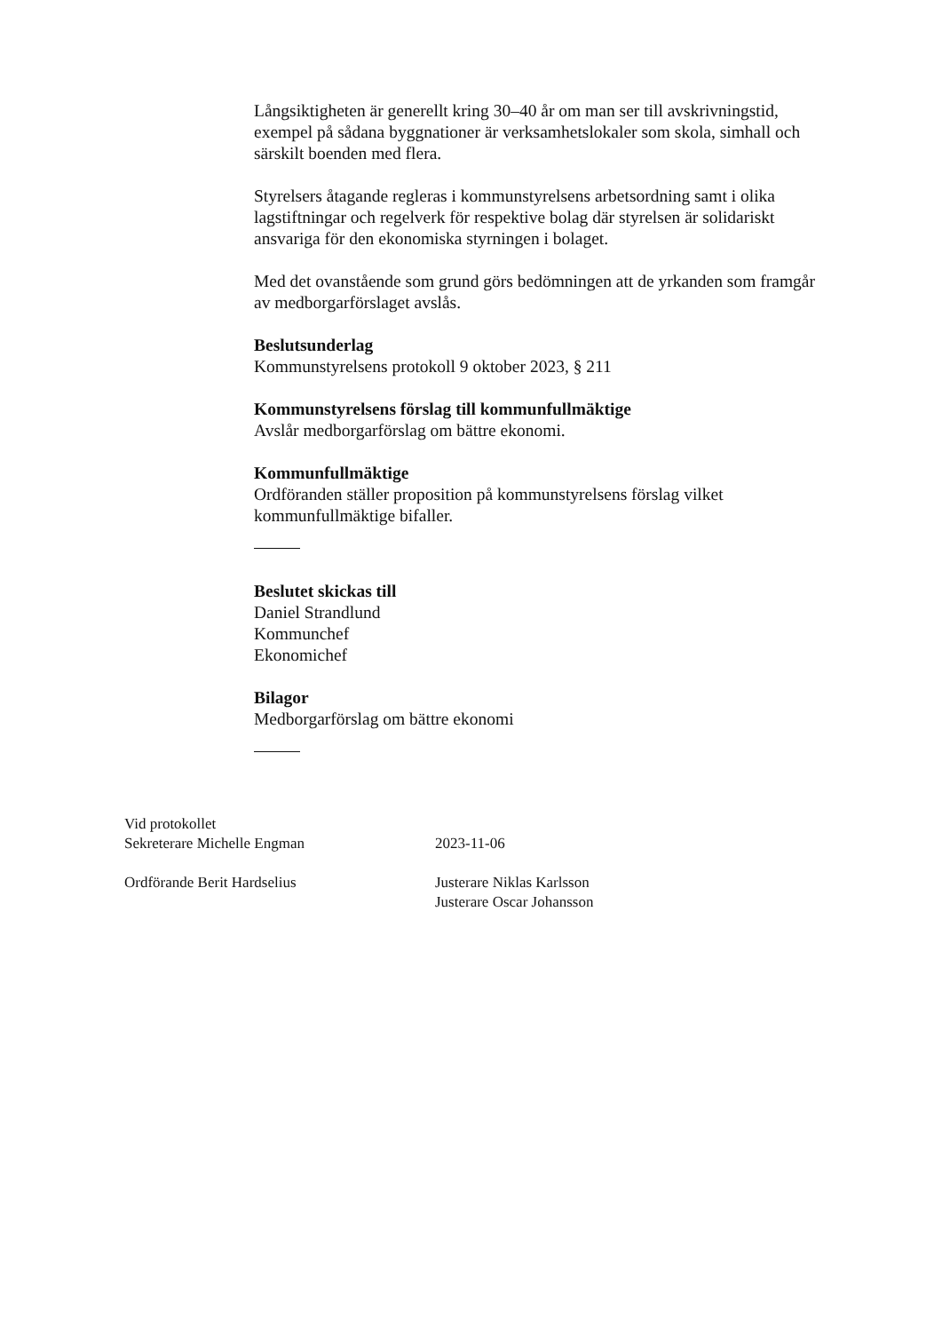Långsiktigheten är generellt kring 30–40 år om man ser till avskrivningstid, exempel på sådana byggnationer är verksamhetslokaler som skola, simhall och särskilt boenden med flera.
Styrelsers åtagande regleras i kommunstyrelsens arbetsordning samt i olika lagstiftningar och regelverk för respektive bolag där styrelsen är solidariskt ansvariga för den ekonomiska styrningen i bolaget.
Med det ovanstående som grund görs bedömningen att de yrkanden som framgår av medborgarförslaget avslås.
Beslutsunderlag
Kommunstyrelsens protokoll 9 oktober 2023, § 211
Kommunstyrelsens förslag till kommunfullmäktige
Avslår medborgarförslag om bättre ekonomi.
Kommunfullmäktige
Ordföranden ställer proposition på kommunstyrelsens förslag vilket kommunfullmäktige bifaller.
Beslutet skickas till
Daniel Strandlund
Kommunchef
Ekonomichef
Bilagor
Medborgarförslag om bättre ekonomi
Vid protokollet
Sekreterare Michelle Engman
2023-11-06
Ordförande Berit Hardselius Justerare Niklas Karlsson
Justerare Oscar Johansson